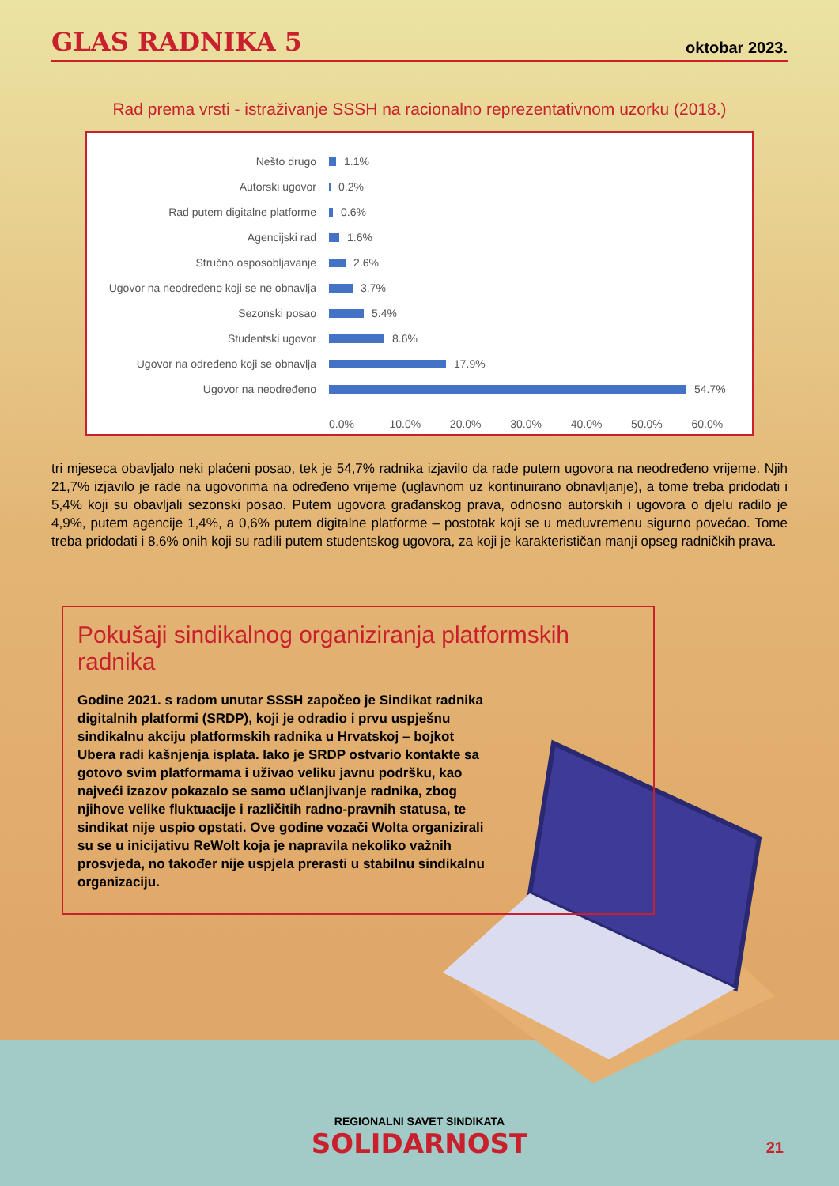GLAS RADNIKA 5
oktobar 2023.
Rad prema vrsti - istraživanje SSSH na racionalno reprezentativnom uzorku (2018.)
Nešto drugo 1.1%
Autorski ugovor 0.2%
Rad putem digitalne platforme 0.6%
Agencijski rad 1.6%
Stručno osposobljavanje 2.6%
Ugovor na neodređeno koji se ne obnavlja 3.7%
Sezonski posao 5.4%
Studentski ugovor 8.6%
Ugovor na određeno koji se obnavlja 17.9%
Ugovor na neodređeno 54.7%
0.0% 10.0% 20.0% 30.0% 40.0% 50.0% 60.0%
tri mjeseca obavljalo neki plaćeni posao, tek je 54,7% radnika izjavilo da rade putem ugovora na neodređeno vrijeme. Njih 21,7% izjavilo je rade na ugovorima na određeno vrijeme (uglavnom uz kontinuirano obnavljanje), a tome treba pridodati i 5,4% koji su obavljali sezonski posao. Putem ugovora građanskog prava, odnosno autorskih i ugovora o djelu radilo je 4,9%, putem agencije 1,4%, a 0,6% putem digitalne platforme – postotak koji se u međuvremenu sigurno povećao. Tome treba pridodati i 8,6% onih koji su radili putem studentskog ugovora, za koji je karakterističan manji opseg radničkih prava.
Pokušaji sindikalnog organiziranja platformskih radnika
Godine 2021. s radom unutar SSSH započeo je Sindikat radnika digitalnih platformi (SRDP), koji je odradio i prvu uspješnu sindikalnu akciju platformskih radnika u Hrvatskoj – bojkot Ubera radi kašnjenja isplata. Iako je SRDP ostvario kontakte sa gotovo svim platformama i uživao veliku javnu podršku, kao najveći izazov pokazalo se samo učlanjivanje radnika, zbog njihove velike fluktuacije i različitih radno-pravnih statusa, te sindikat nije uspio opstati. Ove godine vozači Wolta organizirali su se u inicijativu ReWolt koja je napravila nekoliko važnih prosvjeda, no također nije uspjela prerasti u stabilnu sindikalnu organizaciju.
REGIONALNI SAVET SINDIKATA
SOLIDARNOST
21